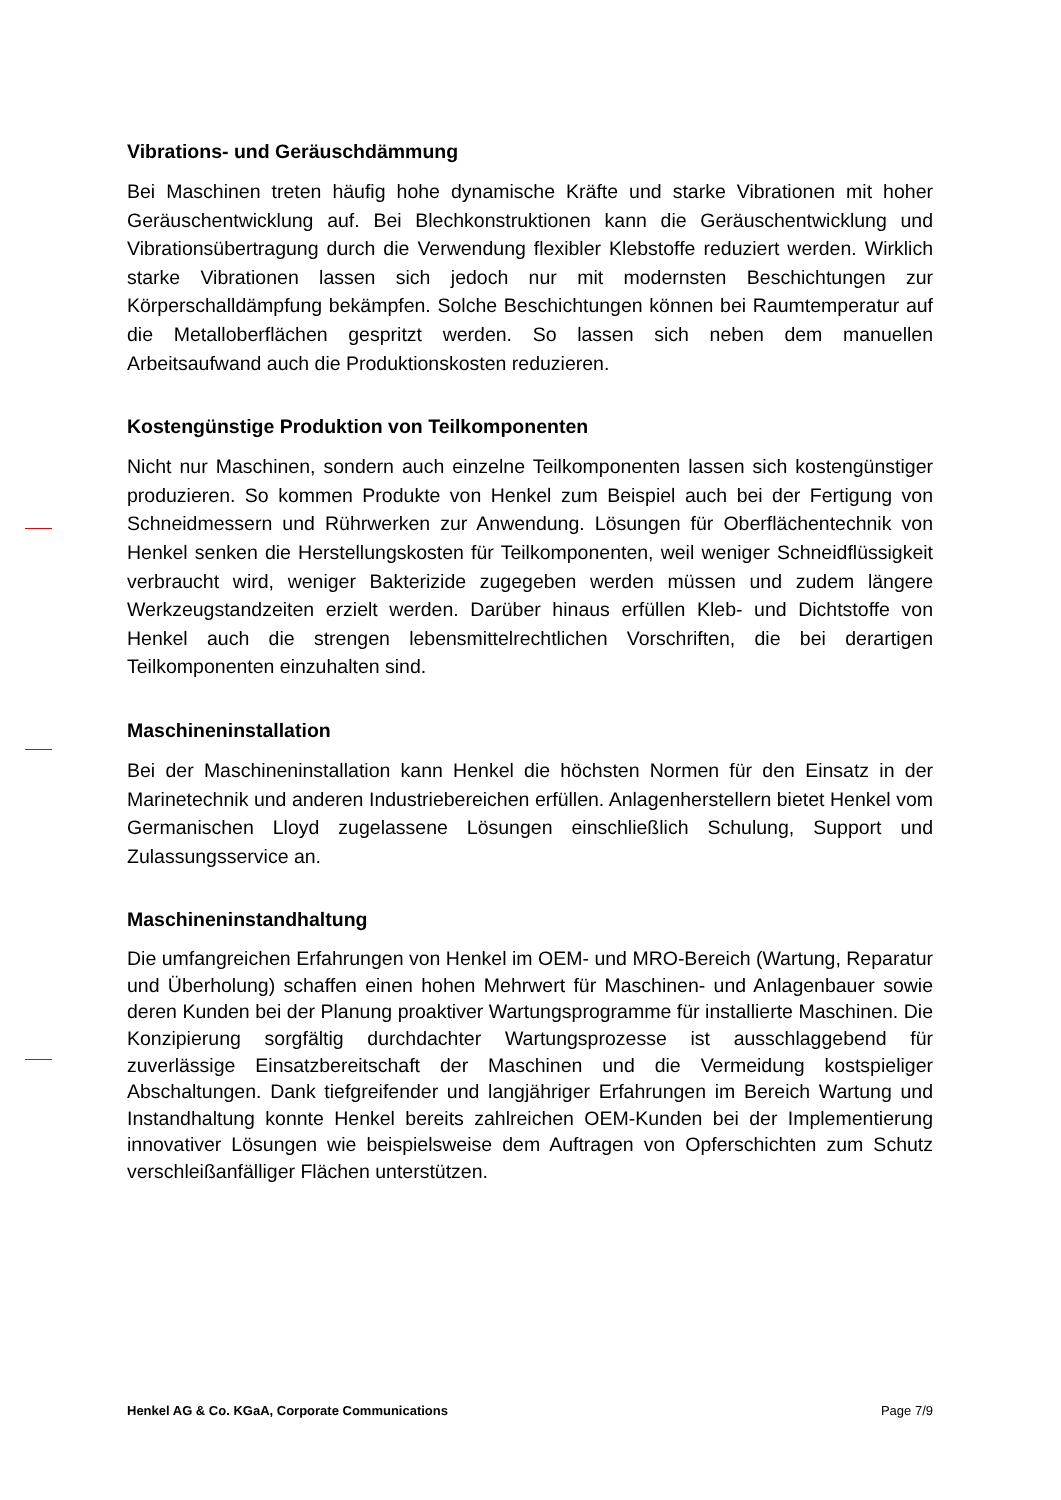Vibrations- und Geräuschdämmung
Bei Maschinen treten häufig hohe dynamische Kräfte und starke Vibrationen mit hoher Geräuschentwicklung auf. Bei Blechkonstruktionen kann die Geräuschentwicklung und Vibrationsübertragung durch die Verwendung flexibler Klebstoffe reduziert werden. Wirklich starke Vibrationen lassen sich jedoch nur mit modernsten Beschichtungen zur Körperschalldämpfung bekämpfen. Solche Beschichtungen können bei Raumtemperatur auf die Metalloberflächen gespritzt werden. So lassen sich neben dem manuellen Arbeitsaufwand auch die Produktionskosten reduzieren.
Kostengünstige Produktion von Teilkomponenten
Nicht nur Maschinen, sondern auch einzelne Teilkomponenten lassen sich kostengünstiger produzieren. So kommen Produkte von Henkel zum Beispiel auch bei der Fertigung von Schneidmessern und Rührwerken zur Anwendung. Lösungen für Oberflächentechnik von Henkel senken die Herstellungskosten für Teilkomponenten, weil weniger Schneidflüssigkeit verbraucht wird, weniger Bakterizide zugegeben werden müssen und zudem längere Werkzeugstandzeiten erzielt werden. Darüber hinaus erfüllen Kleb- und Dichtstoffe von Henkel auch die strengen lebensmittelrechtlichen Vorschriften, die bei derartigen Teilkomponenten einzuhalten sind.
Maschineninstallation
Bei der Maschineninstallation kann Henkel die höchsten Normen für den Einsatz in der Marinetechnik und anderen Industriebereichen erfüllen. Anlagenherstellern bietet Henkel vom Germanischen Lloyd zugelassene Lösungen einschließlich Schulung, Support und Zulassungsservice an.
Maschineninstandhaltung
Die umfangreichen Erfahrungen von Henkel im OEM- und MRO-Bereich (Wartung, Reparatur und Überholung) schaffen einen hohen Mehrwert für Maschinen- und Anlagenbauer sowie deren Kunden bei der Planung proaktiver Wartungsprogramme für installierte Maschinen. Die Konzipierung sorgfältig durchdachter Wartungsprozesse ist ausschlaggebend für zuverlässige Einsatzbereitschaft der Maschinen und die Vermeidung kostspieliger Abschaltungen. Dank tiefgreifender und langjähriger Erfahrungen im Bereich Wartung und Instandhaltung konnte Henkel bereits zahlreichen OEM-Kunden bei der Implementierung innovativer Lösungen wie beispielsweise dem Auftragen von Opferschichten zum Schutz verschleißanfälliger Flächen unterstützen.
Henkel AG & Co. KGaA, Corporate Communications Page 7/9